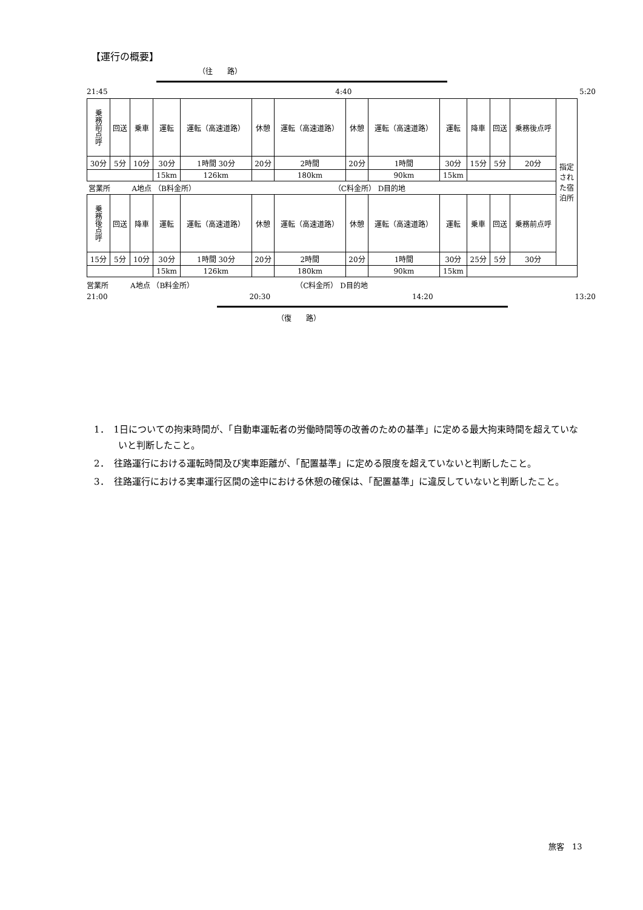【運行の概要】
（往　　路）
21:45 4:40 5:20
| 乗務前点呼 | 回送 | 乗車 | 運転 | 運転（高速道路） | 休憩 | 運転（高速道路） | 休憩 | 運転（高速道路） | 運転 | 降車 | 回送 | 乗務後点呼 | 指定された宿泊所 |
| 30分 | 5分 | 10分 | 30分 | 1時間 30分 | 20分 | 2時間 | 20分 | 1時間 | 30分 | 15分 | 5分 | 20分 | |
| | | | 15km | 126km | | 180km | | 90km | 15km | | | | |
| 営業所 A地点 （B料金所） （C料金所） D目的地 | | | | | | | | | | | | | |
| 乗務後点呼 | 回送 | 降車 | 運転 | 運転（高速道路） | 休憩 | 運転（高速道路） | 休憩 | 運転（高速道路） | 運転 | 乗車 | 回送 | 乗務前点呼 | |
| 15分 | 5分 | 10分 | 30分 | 1時間 30分 | 20分 | 2時間 | 20分 | 1時間 | 30分 | 25分 | 5分 | 30分 | |
| | | | 15km | 126km | | 180km | | 90km | 15km | | | | |
営業所　　　A地点 （B料金所）　　　　　　　　　　　　　　　（C料金所） D目的地
21:00 20:30 14:20 13:20
（復　　路）
1．　1日についての拘束時間が、「自動車運転者の労働時間等の改善のための基準」に定める最大拘束時間を超えていないと判断したこと。
2．　往路運行における運転時間及び実車距離が、「配置基準」に定める限度を超えていないと判断したこと。
3．　往路運行における実車運行区間の途中における休憩の確保は、「配置基準」に違反していないと判断したこと。
旅客　13